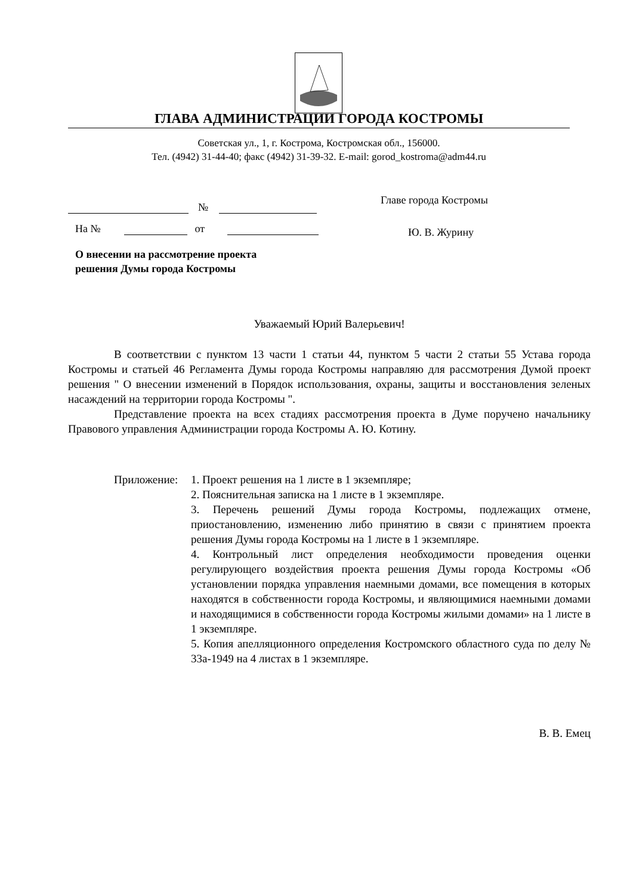ГЛАВА АДМИНИСТРАЦИИ ГОРОДА КОСТРОМЫ
Советская ул., 1, г. Кострома, Костромская обл., 156000.
Тел. (4942) 31-44-40; факс (4942) 31-39-32. E-mail: gorod_kostroma@adm44.ru
№
На № от
О внесении на рассмотрение проекта
решения Думы города Костромы
Главе города Костромы
Ю. В. Журину
Уважаемый Юрий Валерьевич!
В соответствии с пунктом 13 части 1 статьи 44, пунктом 5 части 2 статьи 55 Устава города Костромы и статьей 46 Регламента Думы города Костромы направляю для рассмотрения Думой проект решения " О внесении изменений в Порядок использования, охраны, защиты и восстановления зеленых насаждений на территории города Костромы ".
Представление проекта на всех стадиях рассмотрения проекта в Думе поручено начальнику Правового управления Администрации города Костромы А. Ю. Котину.
Приложение: 1. Проект решения на 1 листе в 1 экземпляре;
2. Пояснительная записка на 1 листе в 1 экземпляре.
3. Перечень решений Думы города Костромы, подлежащих отмене, приостановлению, изменению либо принятию в связи с принятием проекта решения Думы города Костромы на 1 листе в 1 экземпляре.
4. Контрольный лист определения необходимости проведения оценки регулирующего воздействия проекта решения Думы города Костромы «Об установлении порядка управления наемными домами, все помещения в которых находятся в собственности города Костромы, и являющимися наемными домами и находящимися в собственности города Костромы жилыми домами» на 1 листе в 1 экземпляре.
5. Копия апелляционного определения Костромского областного суда по делу № 33а-1949 на 4 листах в 1 экземпляре.
В. В. Емец